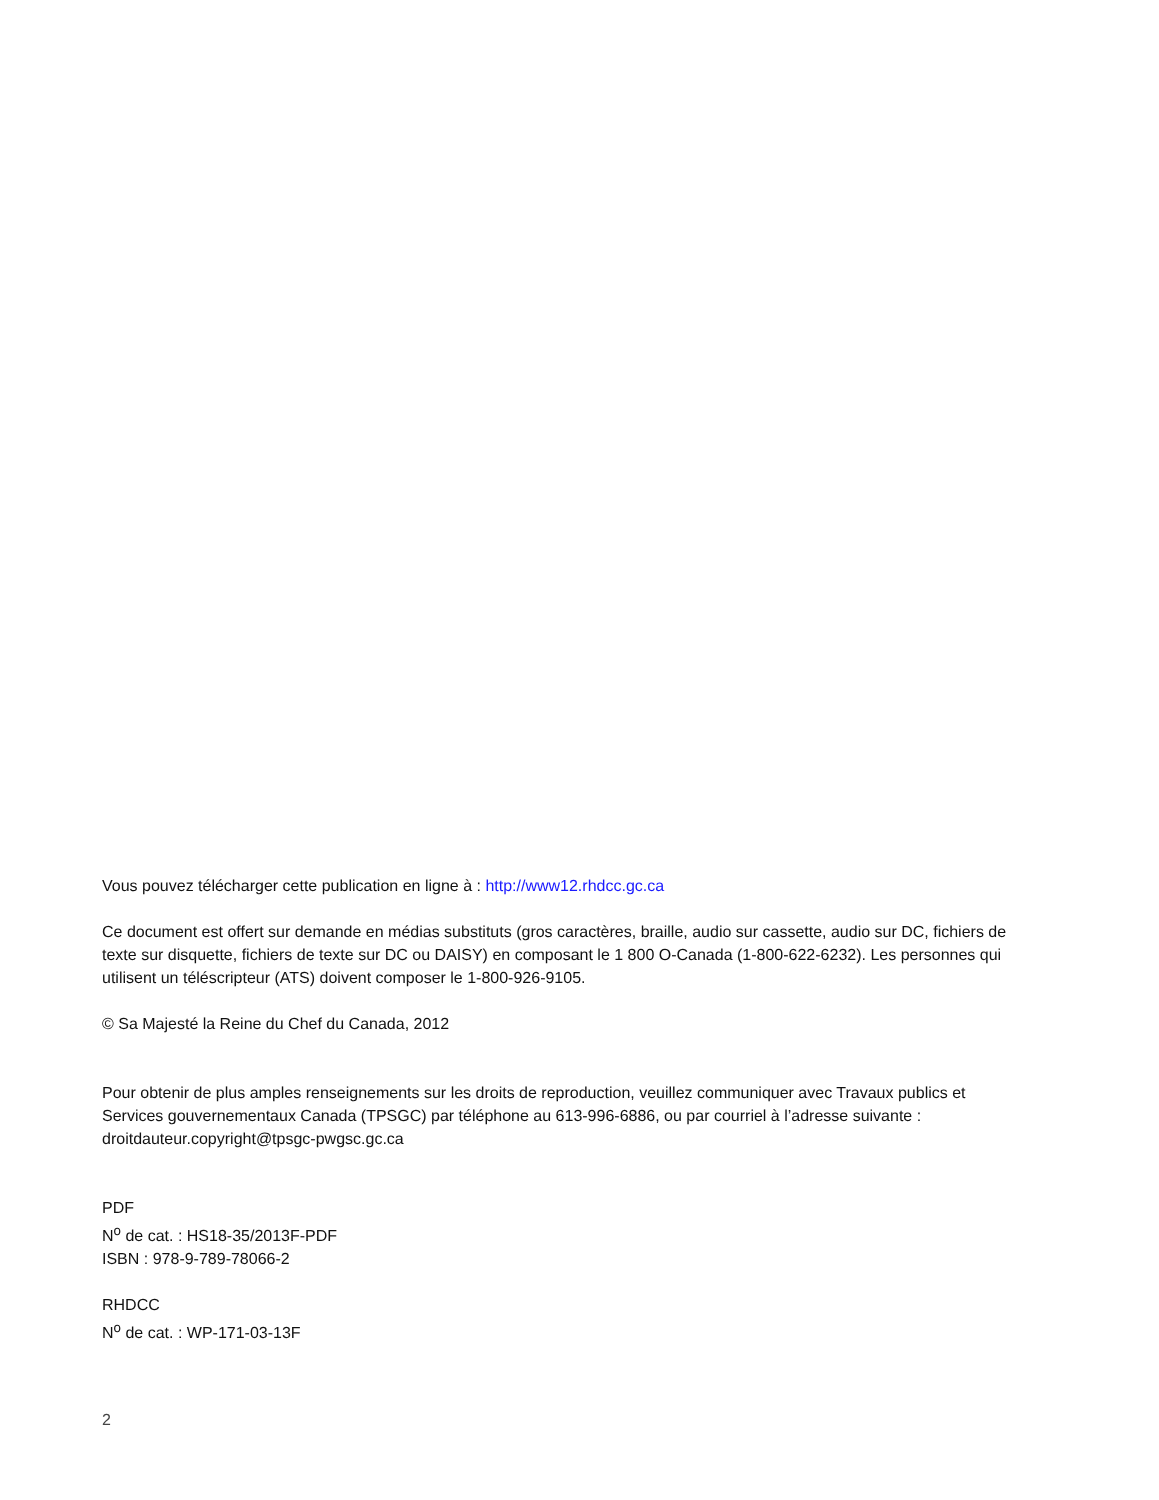Vous pouvez télécharger cette publication en ligne à : http://www12.rhdcc.gc.ca
Ce document est offert sur demande en médias substituts (gros caractères, braille, audio sur cassette, audio sur DC, fichiers de texte sur disquette, fichiers de texte sur DC ou DAISY) en composant le 1 800 O-Canada (1-800-622-6232). Les personnes qui utilisent un téléscripteur (ATS) doivent composer le 1-800-926-9105.
© Sa Majesté la Reine du Chef du Canada, 2012
Pour obtenir de plus amples renseignements sur les droits de reproduction, veuillez communiquer avec Travaux publics et Services gouvernementaux Canada (TPSGC) par téléphone au 613-996-6886, ou par courriel à l’adresse suivante : droitdauteur.copyright@tpsgc-pwgsc.gc.ca
PDF
N<sup>o</sup> de cat. : HS18-35/2013F-PDF
ISBN : 978-9-789-78066-2
RHDCC
N<sup>o</sup> de cat. : WP-171-03-13F
2